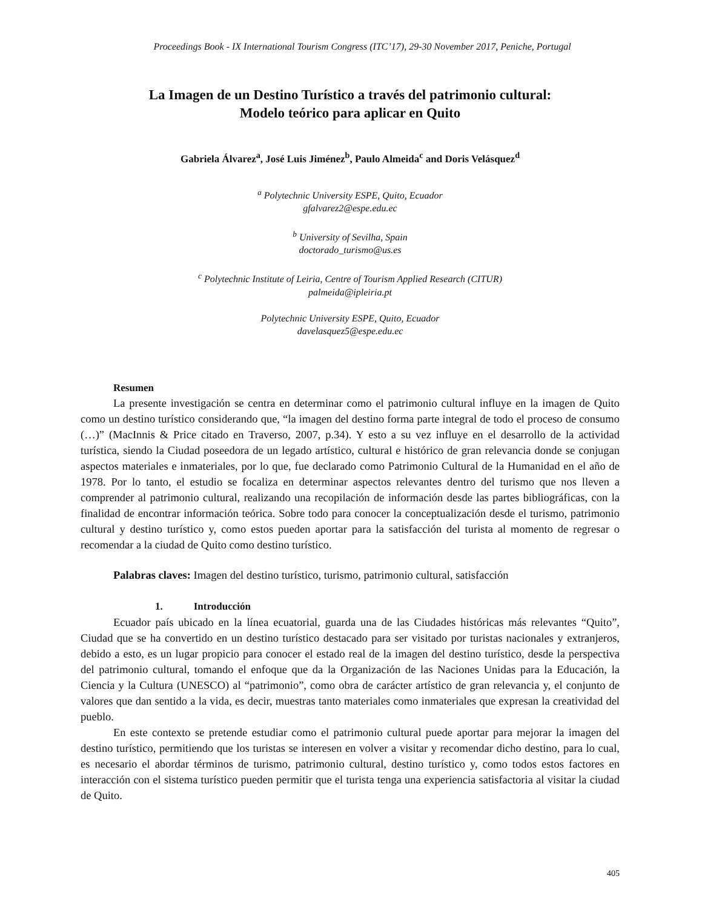Proceedings Book - IX International Tourism Congress (ITC’17), 29-30 November 2017, Peniche, Portugal
La Imagen de un Destino Turístico a través del patrimonio cultural:
Modelo teórico para aplicar en Quito
Gabriela Álvarez<sup>a</sup>, José Luis Jiménez<sup>b</sup>, Paulo Almeida<sup>c</sup> and Doris Velásquez<sup>d</sup>
<sup>a</sup> Polytechnic University ESPE, Quito, Ecuador
gfalvarez2@espe.edu.ec
<sup>b</sup> University of Sevilha, Spain
doctorado_turismo@us.es
<sup>c</sup> Polytechnic Institute of Leiria, Centre of Tourism Applied Research (CITUR)
palmeida@ipleiria.pt
Polytechnic University ESPE, Quito, Ecuador
davelasquez5@espe.edu.ec
Resumen
La presente investigación se centra en determinar como el patrimonio cultural influye en la imagen de Quito como un destino turístico considerando que, “la imagen del destino forma parte integral de todo el proceso de consumo (…)” (MacInnis & Price citado en Traverso, 2007, p.34). Y esto a su vez influye en el desarrollo de la actividad turística, siendo la Ciudad poseedora de un legado artístico, cultural e histórico de gran relevancia donde se conjugan aspectos materiales e inmateriales, por lo que, fue declarado como Patrimonio Cultural de la Humanidad en el año de 1978. Por lo tanto, el estudio se focaliza en determinar aspectos relevantes dentro del turismo que nos lleven a comprender al patrimonio cultural, realizando una recopilación de información desde las partes bibliográficas, con la finalidad de encontrar información teórica. Sobre todo para conocer la conceptualización desde el turismo, patrimonio cultural y destino turístico y, como estos pueden aportar para la satisfacción del turista al momento de regresar o recomendar a la ciudad de Quito como destino turístico.
Palabras claves: Imagen del destino turístico, turismo, patrimonio cultural, satisfacción
1. Introducción
Ecuador país ubicado en la línea ecuatorial, guarda una de las Ciudades históricas más relevantes “Quito”, Ciudad que se ha convertido en un destino turístico destacado para ser visitado por turistas nacionales y extranjeros, debido a esto, es un lugar propicio para conocer el estado real de la imagen del destino turístico, desde la perspectiva del patrimonio cultural, tomando el enfoque que da la Organización de las Naciones Unidas para la Educación, la Ciencia y la Cultura (UNESCO) al “patrimonio”, como obra de carácter artístico de gran relevancia y, el conjunto de valores que dan sentido a la vida, es decir, muestras tanto materiales como inmateriales que expresan la creatividad del pueblo.
En este contexto se pretende estudiar como el patrimonio cultural puede aportar para mejorar la imagen del destino turístico, permitiendo que los turistas se interesen en volver a visitar y recomendar dicho destino, para lo cual, es necesario el abordar términos de turismo, patrimonio cultural, destino turístico y, como todos estos factores en interacción con el sistema turístico pueden permitir que el turista tenga una experiencia satisfactoria al visitar la ciudad de Quito.
405